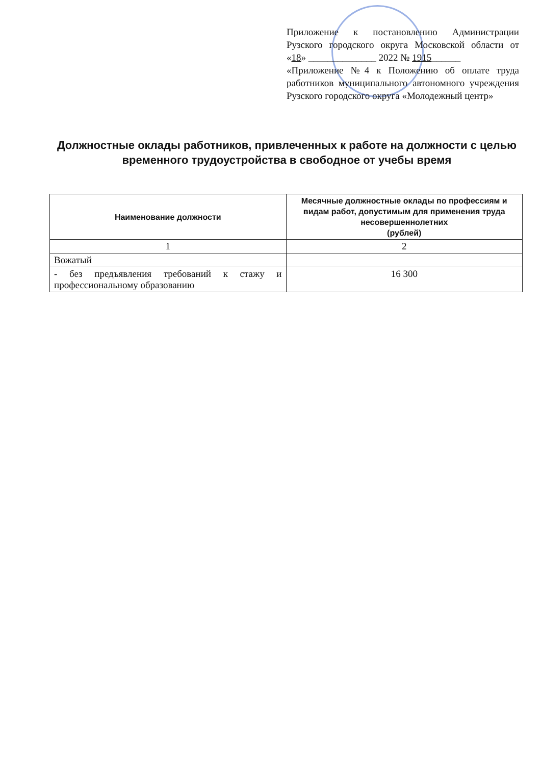Приложение к постановлению Администрации Рузского городского округа Московской области от «18» ______________ 2022 № 1915______
«Приложение №4 к Положению об оплате труда работников муниципального автономного учреждения Рузского городского округа «Молодежный центр»
Должностные оклады работников, привлеченных к работе на должности с целью временного трудоустройства в свободное от учебы время
| Наименование должности | Месячные должностные оклады по профессиям и видам работ, допустимым для применения труда несовершеннолетних (рублей) |
| --- | --- |
| 1 | 2 |
| Вожатый | |
| - без предъявления требований к стажу и профессиональному образованию | 16 300 |